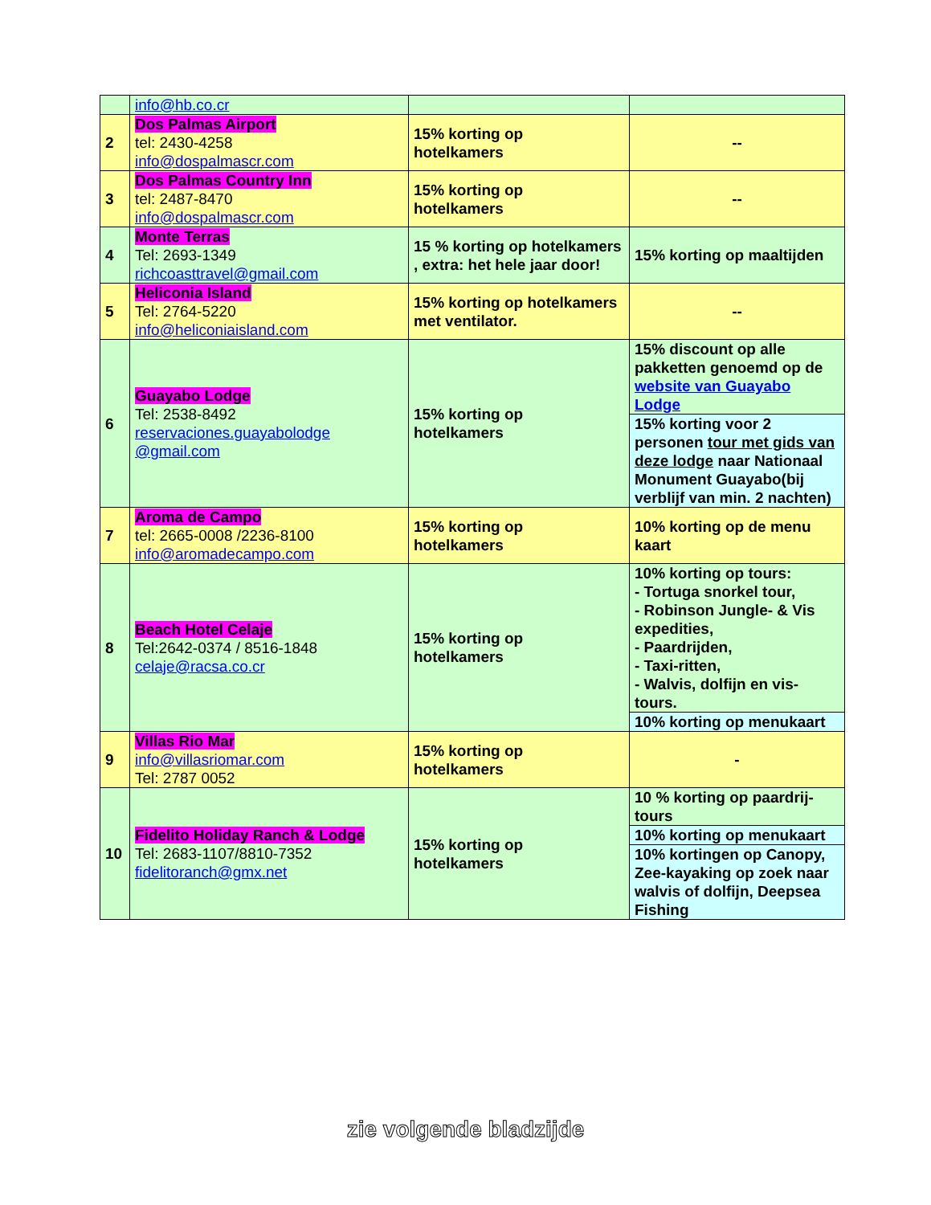| | info@hb.co.cr | | |
| 2 | Dos Palmas Airport tel: 2430-4258 info@dospalmascr.com | 15% korting op hotelkamers | -- |
| 3 | Dos Palmas Country Inn tel: 2487-8470 info@dospalmascr.com | 15% korting op hotelkamers | -- |
| 4 | Monte Terras Tel: 2693-1349 richcoasttravel@gmail.com | 15 % korting op hotelkamers , extra: het hele jaar door! | 15% korting op maaltijden |
| 5 | Heliconia Island Tel: 2764-5220 info@heliconiaisland.com | 15% korting op hotelkamers met ventilator. | -- |
| 6 | Guayabo Lodge Tel: 2538-8492 reservaciones.guayabolodge @gmail.com | 15% korting op hotelkamers | 15% discount op alle pakketten genoemd op de website van Guayabo Lodge |
| | | | 15% korting voor 2 personen tour met gids van deze lodge naar Nationaal Monument Guayabo(bij verblijf van min. 2 nachten) |
| 7 | Aroma de Campo tel: 2665-0008 /2236-8100 info@aromadecampo.com | 15% korting op hotelkamers | 10% korting op de menu kaart |
| 8 | Beach Hotel Celaje Tel:2642-0374 / 8516-1848 celaje@racsa.co.cr | 15% korting op hotelkamers | 10% korting op tours: - Tortuga snorkel tour, - Robinson Jungle- & Vis expedities, - Paardrijden, - Taxi-ritten, - Walvis, dolfijn en vis-tours. |
| | | | 10% korting op menukaart |
| 9 | Villas Rio Mar info@villasriomar.com Tel: 2787 0052 | 15% korting op hotelkamers | - |
| 10 | Fidelito Holiday Ranch & Lodge Tel: 2683-1107/8810-7352 fidelitoranch@gmx.net | 15% korting op hotelkamers | 10 % korting op paardrij-tours |
| | | | 10% korting op menukaart |
| | | | 10% kortingen op Canopy, Zee-kayaking op zoek naar walvis of dolfijn, Deepsea Fishing |
zie volgende bladzijde